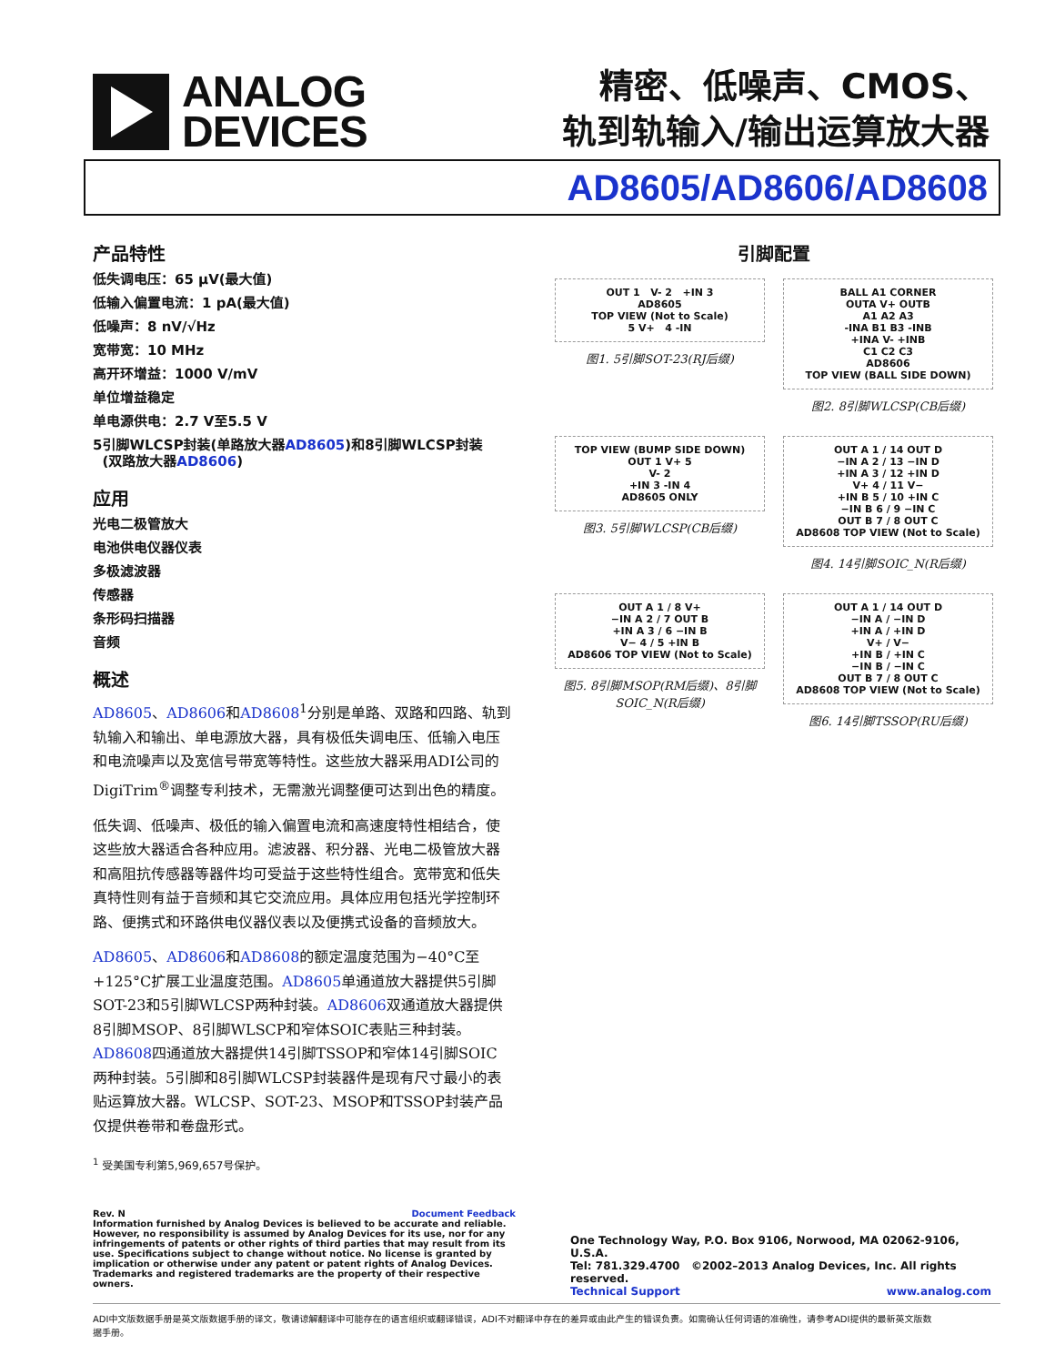ANALOG
DEVICES
精密、低噪声、CMOS、
轨到轨输入/输出运算放大器
AD8605/AD8606/AD8608
产品特性
低失调电压：65 μV(最大值)
低输入偏置电流：1 pA(最大值)
低噪声：8 nV/√Hz
宽带宽：10 MHz
高开环增益：1000 V/mV
单位增益稳定
单电源供电：2.7 V至5.5 V
5引脚WLCSP封装(单路放大器AD8605)和8引脚WLCSP封装
(双路放大器AD8606)
应用
光电二极管放大
电池供电仪器仪表
多极滤波器
传感器
条形码扫描器
音频
概述
AD8605、AD8606和AD8608<sup>1</sup>分别是单路、双路和四路、轨到轨输入和输出、单电源放大器，具有极低失调电压、低输入电压和电流噪声以及宽信号带宽等特性。这些放大器采用ADI公司的DigiTrim<sup>®</sup>调整专利技术，无需激光调整便可达到出色的精度。
低失调、低噪声、极低的输入偏置电流和高速度特性相结合，使这些放大器适合各种应用。滤波器、积分器、光电二极管放大器和高阻抗传感器等器件均可受益于这些特性组合。宽带宽和低失真特性则有益于音频和其它交流应用。具体应用包括光学控制环路、便携式和环路供电仪器仪表以及便携式设备的音频放大。
AD8605、AD8606和AD8608的额定温度范围为−40°C至+125°C扩展工业温度范围。AD8605单通道放大器提供5引脚SOT-23和5引脚WLCSP两种封装。AD8606双通道放大器提供8引脚MSOP、8引脚WLSCP和窄体SOIC表贴三种封装。AD8608四通道放大器提供14引脚TSSOP和窄体14引脚SOIC两种封装。5引脚和8引脚WLCSP封装器件是现有尺寸最小的表贴运算放大器。WLCSP、SOT-23、MSOP和TSSOP封装产品仅提供卷带和卷盘形式。
<sup>1</sup> 受美国专利第5,969,657号保护。
引脚配置
OUT 1 V- 2 +IN 3
AD8605
TOP VIEW (Not to Scale)
5 V+ 4 -IN
图1. 5引脚SOT-23(RJ后缀)
BALL A1 CORNER
OUTA V+ OUTB
A1 A2 A3
-INA B1 B3 -INB
+INA V- +INB
C1 C2 C3
AD8606
TOP VIEW (BALL SIDE DOWN)
图2. 8引脚WLCSP(CB后缀)
TOP VIEW (BUMP SIDE DOWN)
OUT 1 V+ 5
V- 2
+IN 3 -IN 4
AD8605 ONLY
图3. 5引脚WLCSP(CB后缀)
OUT A 1 / 14 OUT D
−IN A 2 / 13 −IN D
+IN A 3 / 12 +IN D
V+ 4 / 11 V−
+IN B 5 / 10 +IN C
−IN B 6 / 9 −IN C
OUT B 7 / 8 OUT C
AD8608 TOP VIEW (Not to Scale)
图4. 14引脚SOIC_N(R后缀)
OUT A 1 / 8 V+
−IN A 2 / 7 OUT B
+IN A 3 / 6 −IN B
V− 4 / 5 +IN B
AD8606 TOP VIEW (Not to Scale)
图5. 8引脚MSOP(RM后缀)、8引脚SOIC_N(R后缀)
OUT A 1 / 14 OUT D
−IN A / −IN D
+IN A / +IN D
V+ / V−
+IN B / +IN C
−IN B / −IN C
OUT B 7 / 8 OUT C
AD8608 TOP VIEW (Not to Scale)
图6. 14引脚TSSOP(RU后缀)
Rev. N Document Feedback
Information furnished by Analog Devices is believed to be accurate and reliable. However, no responsibility is assumed by Analog Devices for its use, nor for any infringements of patents or other rights of third parties that may result from its use. Specifications subject to change without notice. No license is granted by implication or otherwise under any patent or patent rights of Analog Devices. Trademarks and registered trademarks are the property of their respective owners.
One Technology Way, P.O. Box 9106, Norwood, MA 02062-9106, U.S.A.
Tel: 781.329.4700 ©2002–2013 Analog Devices, Inc. All rights reserved.
Technical Support www.analog.com
ADI中文版数据手册是英文版数据手册的译文，敬请谅解翻译中可能存在的语言组织或翻译错误，ADI不对翻译中存在的差异或由此产生的错误负责。如需确认任何词语的准确性，请参考ADI提供的最新英文版数据手册。